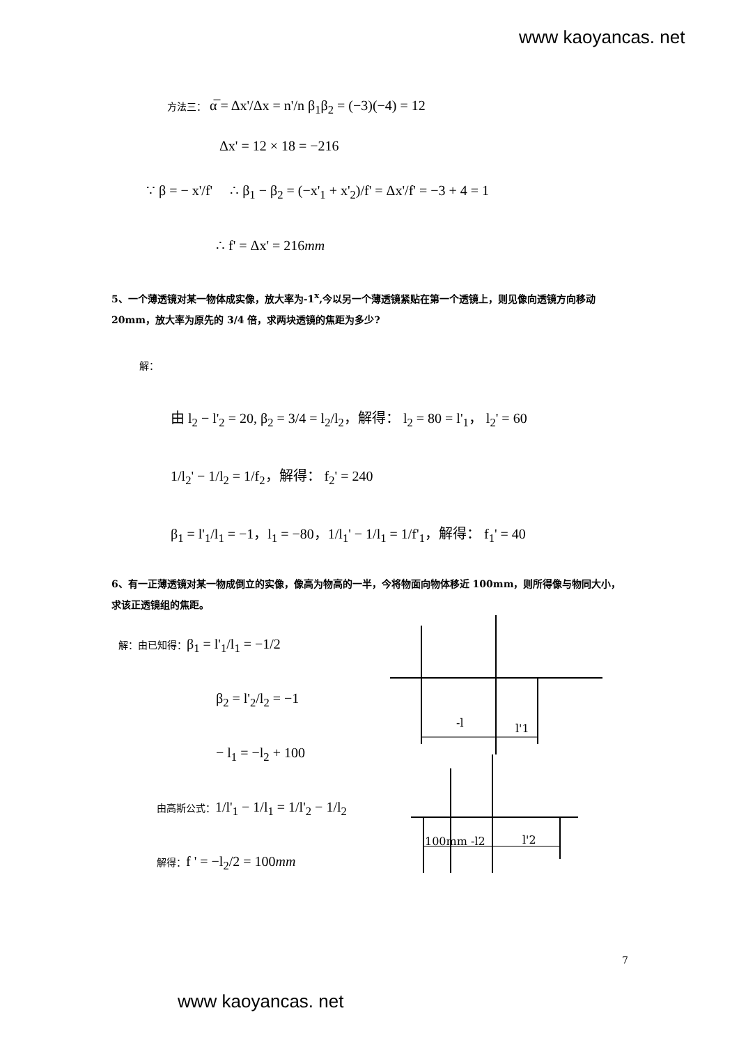www kaoyancas. net
方法三： α̅ = Δx'/Δx = n'/n β<sub>1</sub>β<sub>2</sub> = (−3)(−4) = 12
Δx' = 12 × 18 = −216
∵ β = − x'/f' ∴ β<sub>1</sub> − β<sub>2</sub> = (−x'<sub>1</sub> + x'<sub>2</sub>)/f' = Δx'/f' = −3 + 4 = 1
∴ f' = Δx' = 216mm
5、一个薄透镜对某一物体成实像，放大率为-1<sup>x</sup>,今以另一个薄透镜紧贴在第一个透镜上，则见像向透镜方向移动 20mm，放大率为原先的 3/4 倍，求两块透镜的焦距为多少?
解：
由 l<sub>2</sub> − l'<sub>2</sub> = 20, β<sub>2</sub> = 3/4 = l<sub>2</sub>/l<sub>2</sub>，解得： l<sub>2</sub> = 80 = l'<sub>1</sub>， l<sub>2</sub>' = 60
1/l<sub>2</sub>' − 1/l<sub>2</sub> = 1/f<sub>2</sub>，解得： f<sub>2</sub>' = 240
β<sub>1</sub> = l'<sub>1</sub>/l<sub>1</sub> = −1，l<sub>1</sub> = −80，1/l<sub>1</sub>' − 1/l<sub>1</sub> = 1/f'<sub>1</sub>，解得： f<sub>1</sub>' = 40
6、有一正薄透镜对某一物成倒立的实像，像高为物高的一半，今将物面向物体移近 100mm，则所得像与物同大小，求该正透镜组的焦距。
解：由已知得：β<sub>1</sub> = l'<sub>1</sub>/l<sub>1</sub> = −1/2
β<sub>2</sub> = l'<sub>2</sub>/l<sub>2</sub> = −1
− l<sub>1</sub> = −l<sub>2</sub> + 100
由高斯公式：1/l'<sub>1</sub> − 1/l<sub>1</sub> = 1/l'<sub>2</sub> − 1/l<sub>2</sub>
解得：f ' = −l<sub>2</sub>/2 = 100mm
-l
l'1
100mm -l2
l'2
7
www kaoyancas. net